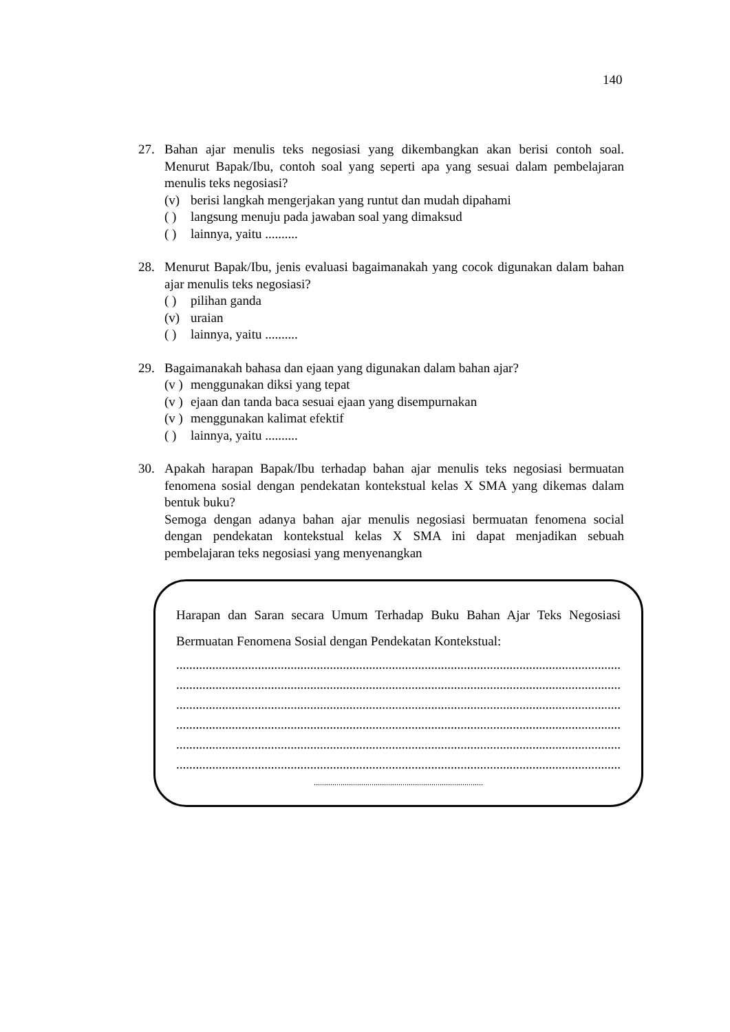140
27. Bahan ajar menulis teks negosiasi yang dikembangkan akan berisi contoh soal. Menurut Bapak/Ibu, contoh soal yang seperti apa yang sesuai dalam pembelajaran menulis teks negosiasi?
(v) berisi langkah mengerjakan yang runtut dan mudah dipahami
( ) langsung menuju pada jawaban soal yang dimaksud
( ) lainnya, yaitu ..........
28. Menurut Bapak/Ibu, jenis evaluasi bagaimanakah yang cocok digunakan dalam bahan ajar menulis teks negosiasi?
( ) pilihan ganda
(v) uraian
( ) lainnya, yaitu ..........
29. Bagaimanakah bahasa dan ejaan yang digunakan dalam bahan ajar?
(v ) menggunakan diksi yang tepat
(v ) ejaan dan tanda baca sesuai ejaan yang disempurnakan
(v ) menggunakan kalimat efektif
( ) lainnya, yaitu ..........
30. Apakah harapan Bapak/Ibu terhadap bahan ajar menulis teks negosiasi bermuatan fenomena sosial dengan pendekatan kontekstual kelas X SMA yang dikemas dalam bentuk buku?
Semoga dengan adanya bahan ajar menulis negosiasi bermuatan fenomena social dengan pendekatan kontekstual kelas X SMA ini dapat menjadikan sebuah pembelajaran teks negosiasi yang menyenangkan
Harapan dan Saran secara Umum Terhadap Buku Bahan Ajar Teks Negosiasi Bermuatan Fenomena Sosial dengan Pendekatan Kontekstual:
......................................................................................................................................................
......................................................................................................................................................
......................................................................................................................................................
......................................................................................................................................................
......................................................................................................................................................
......................................................................................................................................................
..................................................................................